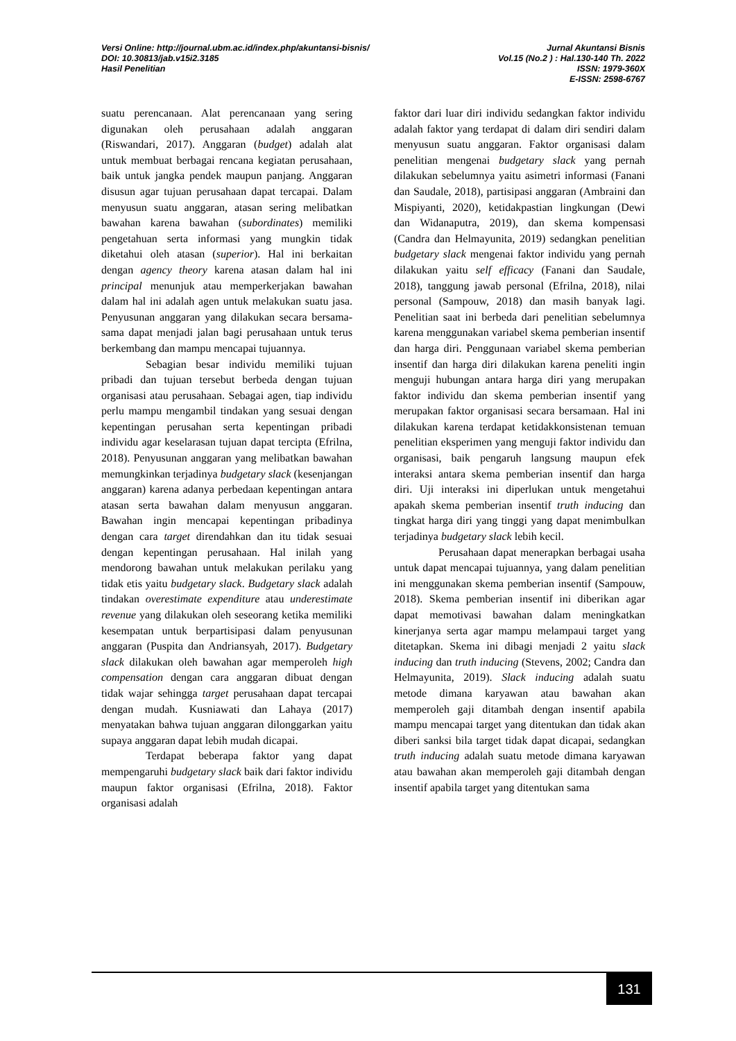Versi Online: http://journal.ubm.ac.id/index.php/akuntansi-bisnis/
DOI: 10.30813/jab.v15i2.3185
Hasil Penelitian
Jurnal Akuntansi Bisnis
Vol.15 (No.2 ) : Hal.130-140 Th. 2022
ISSN: 1979-360X
E-ISSN: 2598-6767
suatu perencanaan. Alat perencanaan yang sering digunakan oleh perusahaan adalah anggaran (Riswandari, 2017). Anggaran (budget) adalah alat untuk membuat berbagai rencana kegiatan perusahaan, baik untuk jangka pendek maupun panjang. Anggaran disusun agar tujuan perusahaan dapat tercapai. Dalam menyusun suatu anggaran, atasan sering melibatkan bawahan karena bawahan (subordinates) memiliki pengetahuan serta informasi yang mungkin tidak diketahui oleh atasan (superior). Hal ini berkaitan dengan agency theory karena atasan dalam hal ini principal menunjuk atau memperkerjakan bawahan dalam hal ini adalah agen untuk melakukan suatu jasa. Penyusunan anggaran yang dilakukan secara bersama-sama dapat menjadi jalan bagi perusahaan untuk terus berkembang dan mampu mencapai tujuannya.
Sebagian besar individu memiliki tujuan pribadi dan tujuan tersebut berbeda dengan tujuan organisasi atau perusahaan. Sebagai agen, tiap individu perlu mampu mengambil tindakan yang sesuai dengan kepentingan perusahan serta kepentingan pribadi individu agar keselarasan tujuan dapat tercipta (Efrilna, 2018). Penyusunan anggaran yang melibatkan bawahan memungkinkan terjadinya budgetary slack (kesenjangan anggaran) karena adanya perbedaan kepentingan antara atasan serta bawahan dalam menyusun anggaran. Bawahan ingin mencapai kepentingan pribadinya dengan cara target direndahkan dan itu tidak sesuai dengan kepentingan perusahaan. Hal inilah yang mendorong bawahan untuk melakukan perilaku yang tidak etis yaitu budgetary slack. Budgetary slack adalah tindakan overestimate expenditure atau underestimate revenue yang dilakukan oleh seseorang ketika memiliki kesempatan untuk berpartisipasi dalam penyusunan anggaran (Puspita dan Andriansyah, 2017). Budgetary slack dilakukan oleh bawahan agar memperoleh high compensation dengan cara anggaran dibuat dengan tidak wajar sehingga target perusahaan dapat tercapai dengan mudah. Kusniawati dan Lahaya (2017) menyatakan bahwa tujuan anggaran dilonggarkan yaitu supaya anggaran dapat lebih mudah dicapai.
Terdapat beberapa faktor yang dapat mempengaruhi budgetary slack baik dari faktor individu maupun faktor organisasi (Efrilna, 2018). Faktor organisasi adalah
faktor dari luar diri individu sedangkan faktor individu adalah faktor yang terdapat di dalam diri sendiri dalam menyusun suatu anggaran. Faktor organisasi dalam penelitian mengenai budgetary slack yang pernah dilakukan sebelumnya yaitu asimetri informasi (Fanani dan Saudale, 2018), partisipasi anggaran (Ambraini dan Mispiyanti, 2020), ketidakpastian lingkungan (Dewi dan Widanaputra, 2019), dan skema kompensasi (Candra dan Helmayunita, 2019) sedangkan penelitian budgetary slack mengenai faktor individu yang pernah dilakukan yaitu self efficacy (Fanani dan Saudale, 2018), tanggung jawab personal (Efrilna, 2018), nilai personal (Sampouw, 2018) dan masih banyak lagi. Penelitian saat ini berbeda dari penelitian sebelumnya karena menggunakan variabel skema pemberian insentif dan harga diri. Penggunaan variabel skema pemberian insentif dan harga diri dilakukan karena peneliti ingin menguji hubungan antara harga diri yang merupakan faktor individu dan skema pemberian insentif yang merupakan faktor organisasi secara bersamaan. Hal ini dilakukan karena terdapat ketidakkonsistenan temuan penelitian eksperimen yang menguji faktor individu dan organisasi, baik pengaruh langsung maupun efek interaksi antara skema pemberian insentif dan harga diri. Uji interaksi ini diperlukan untuk mengetahui apakah skema pemberian insentif truth inducing dan tingkat harga diri yang tinggi yang dapat menimbulkan terjadinya budgetary slack lebih kecil.
Perusahaan dapat menerapkan berbagai usaha untuk dapat mencapai tujuannya, yang dalam penelitian ini menggunakan skema pemberian insentif (Sampouw, 2018). Skema pemberian insentif ini diberikan agar dapat memotivasi bawahan dalam meningkatkan kinerjanya serta agar mampu melampaui target yang ditetapkan. Skema ini dibagi menjadi 2 yaitu slack inducing dan truth inducing (Stevens, 2002; Candra dan Helmayunita, 2019). Slack inducing adalah suatu metode dimana karyawan atau bawahan akan memperoleh gaji ditambah dengan insentif apabila mampu mencapai target yang ditentukan dan tidak akan diberi sanksi bila target tidak dapat dicapai, sedangkan truth inducing adalah suatu metode dimana karyawan atau bawahan akan memperoleh gaji ditambah dengan insentif apabila target yang ditentukan sama
131